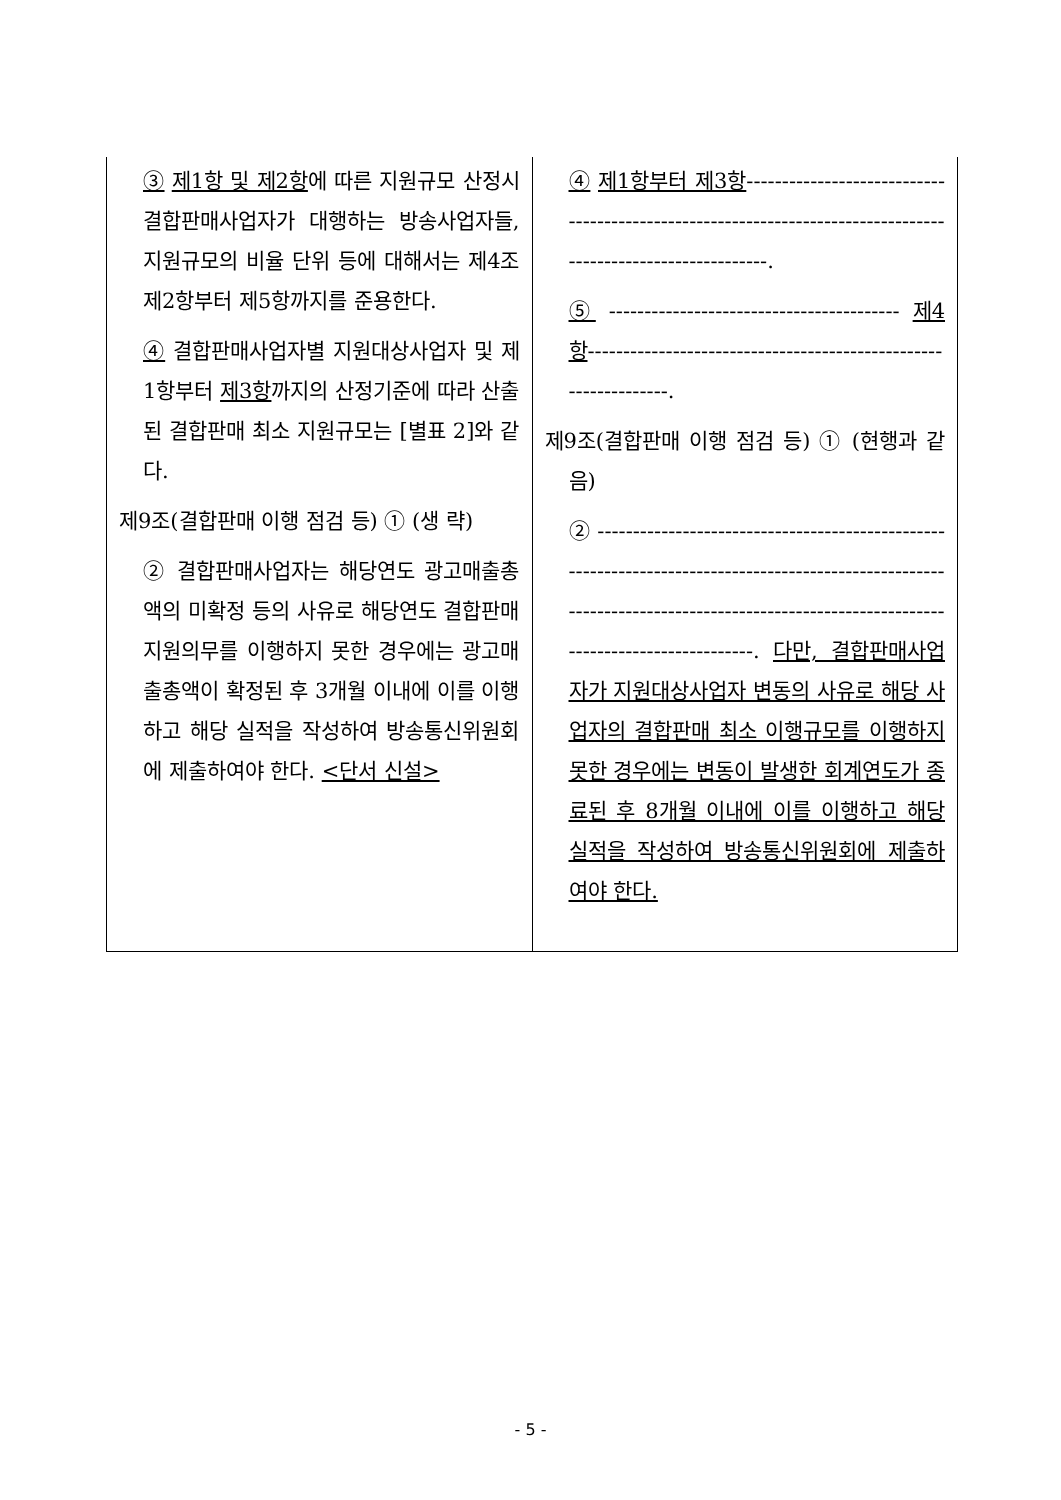| ③ 제1항 및 제2항 에 따른 지원규모 산정시 결합판매사업자가 대행하는 방송사업자들, 지원규모의 비율 단위 등에 대해서는 제4조제2항부터 제5항까지를 준용한다. ④ 결합판매사업자별 지원대상사업자 및 제1항부터 제3항 까지의 산정기준에 따라 산출된 결합판매 최소 지원규모는 [별표 2]와 같다. 제9조(결합판매 이행 점검 등) ① (생 략) ② 결합판매사업자는 해당연도 광고매출총액의 미확정 등의 사유로 해당연도 결합판매 지원의무를 이행하지 못한 경우에는 광고매출총액이 확정된 후 3개월 이내에 이를 이행하고 해당 실적을 작성하여 방송통신위원회에 제출하여야 한다. <단서 신설> | ④ 제1항부터 제3항 -------------------------------------------------------------------------------------------------------------. ⑤ ----------------------------------------- 제4항 ----------------------------------------------------------------. 제9조(결합판매 이행 점검 등) ① (현행과 같음) ② -------------------------------------------------------------------------------------------------------------------------------------------------------------------------------------. 다만, 결합판매사업자가 지원대상사업자 변동의 사유로 해당 사업자의 결합판매 최소 이행규모를 이행하지 못한 경우에는 변동이 발생한 회계연도가 종료된 후 8개월 이내에 이를 이행하고 해당 실적을 작성하여 방송통신위원회에 제출하여야 한다. |
- 5 -